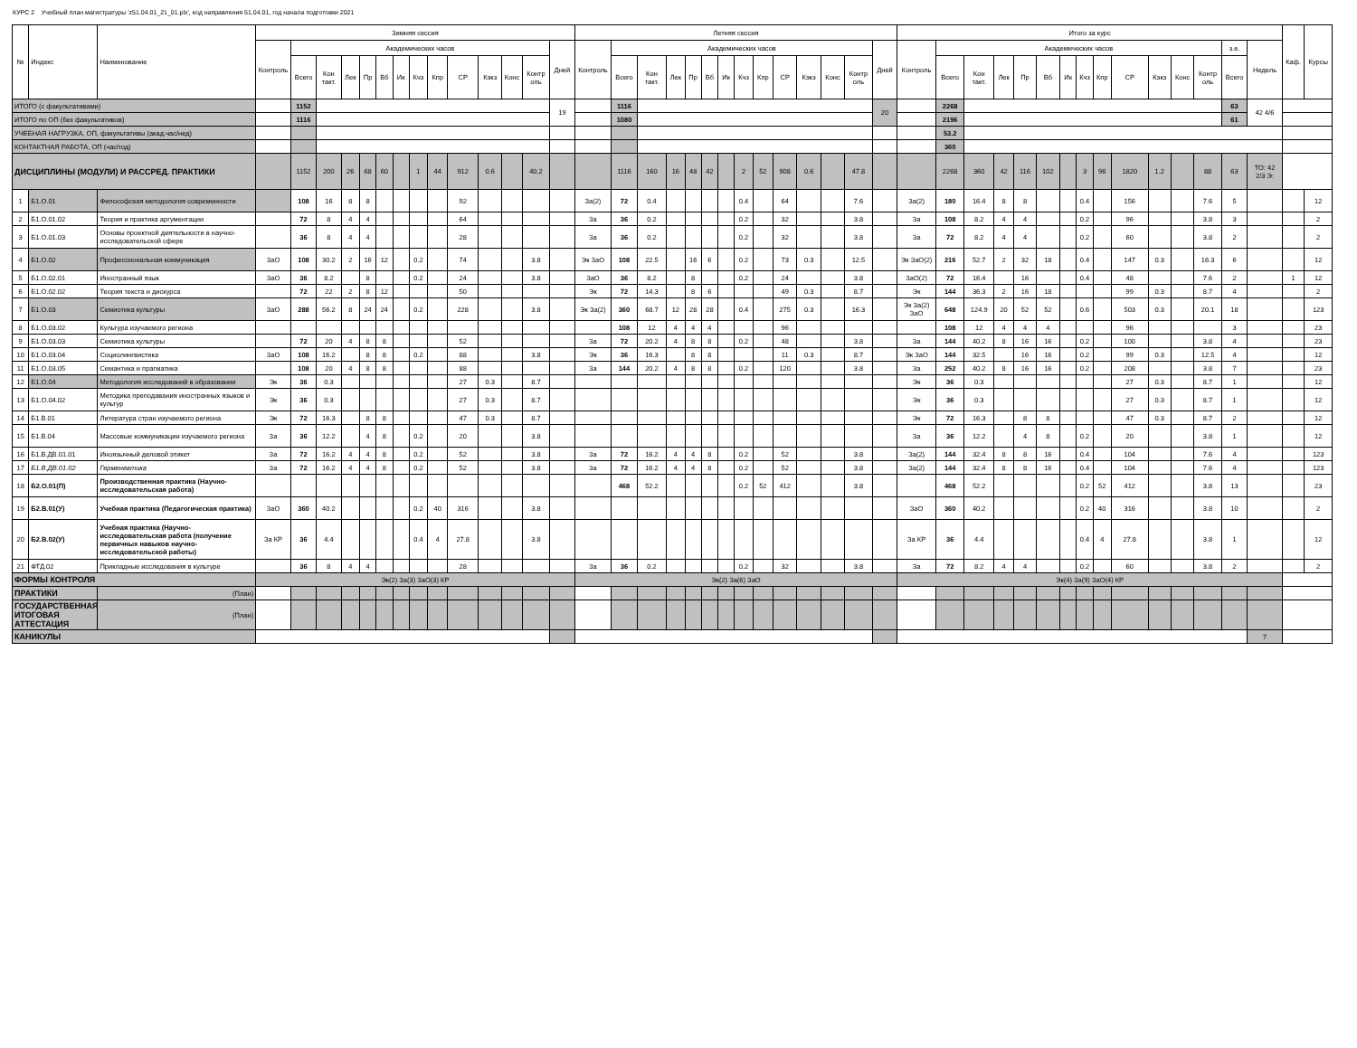КУРС 2 Учебный план магистратуры 'z51.04.01_21_01.plx', код направления 51.04.01, год начала подготовки 2021
| № | Индекс | Наименование | Зимняя сессия | | | | | | | | | | | | | | Летняя сессия | | | | | | | | | | | | | | Итого за курс | | | | | | | | | | | | | | | Каф. | Курсы |
| --- | --- | --- | --- | --- | --- | --- | --- | --- | --- | --- | --- | --- | --- | --- | --- | --- | --- | --- | --- | --- | --- | --- | --- | --- | --- | --- | --- | --- | --- | --- | --- | --- | --- | --- | --- | --- | --- | --- | --- | --- | --- | --- | --- | --- | --- | --- | --- |
| | | | Контроль | Академических часов | | | | | | | | | | | | Дней | Контроль | Академических часов | | | | | | | | | | | | Дней | Контроль | Академических часов | | | | | | | | | | | | з.е. | Недель | | |
| | | | | Всего | Кон такт. | Лек | Пр | Вб | Ик | Кчз | Кпр | СР | Кэкз | Конс | Контр оль | | | Всего | Кон такт. | Лек | Пр | Вб | Ик | Кчз | Кпр | СР | Кэкз | Конс | Контр оль | | | Всего | Кон такт. | Лек | Пр | Вб | Ик | Кчз | Кпр | СР | Кэкз | Конс | Контр оль | Всего | | | |
| ИТОГО (с факультативами) | | | | 1152 | | | | | | | | | | | | 19 | | 1116 | | | | | | | | | | | | 20 | | 2268 | | | | | | | | | | | | 63 | 42 4/6 | | |
| ИТОГО по ОП (без факультативов) | | | | 1116 | | | | | | | | | | | | | | 1080 | | | | | | | | | | | | | | 2196 | | | | | | | | | | | | 61 | | | |
| УЧЕБНАЯ НАГРУЗКА, ОП, факультативы (акад.час/нед) | | | | | | | | | | | | | | | | | | | | | | | | | | | | | | | | 53.2 | | | | | | | | | | | | | | | |
| КОНТАКТНАЯ РАБОТА, ОП (час/год) | | | | | | | | | | | | | | | | | | | | | | | | | | | | | | | | 360 | | | | | | | | | | | | | | | |
| ДИСЦИПЛИНЫ (МОДУЛИ) И РАССРЕД. ПРАКТИКИ | | | | 1152 | 200 | 26 | 68 | 60 | | 1 | 44 | 912 | 0.6 | | 40.2 | | | 1116 | 160 | 16 | 48 | 42 | | 2 | 52 | 908 | 0.6 | | 47.8 | | | 2268 | 360 | 42 | 116 | 102 | | 3 | 96 | 1820 | 1.2 | | 88 | 63 | ТО: 42 2/3 Э: | | |
| 1 | Б1.О.01 | Философская методология современности | | 108 | 16 | 8 | 8 | | | | | 92 | | | | | За(2) | 72 | 0.4 | | | | | 0.4 | | 64 | | | 7.6 | | За(2) | 180 | 16.4 | 8 | 8 | | | 0.4 | | 156 | | | 7.6 | 5 | | | 12 |
| 2 | Б1.О.01.02 | Теория и практика аргументации | | 72 | 8 | 4 | 4 | | | | | 64 | | | | | За | 36 | 0.2 | | | | | 0.2 | | 32 | | | 3.8 | | За | 108 | 8.2 | 4 | 4 | | | 0.2 | | 96 | | | 3.8 | 3 | | | 2 |
| 3 | Б1.О.01.03 | Основы проектной деятельности в научно-исследовательской сфере | | 36 | 8 | 4 | 4 | | | | | 28 | | | | | За | 36 | 0.2 | | | | | 0.2 | | 32 | | | 3.8 | | За | 72 | 8.2 | 4 | 4 | | | 0.2 | | 60 | | | 3.8 | 2 | | | 2 |
| 4 | Б1.О.02 | Профессиональная коммуникация | ЗаО | 108 | 30.2 | 2 | 16 | 12 | | 0.2 | | 74 | | | 3.8 | | Эк ЗаО | 108 | 22.5 | | 16 | 6 | | 0.2 | | 73 | 0.3 | | 12.5 | | Эк ЗаО(2) | 216 | 52.7 | 2 | 32 | 18 | | 0.4 | | 147 | 0.3 | | 16.3 | 6 | | | 12 |
| 5 | Б1.О.02.01 | Иностранный язык | ЗаО | 36 | 8.2 | | 8 | | | 0.2 | | 24 | | | 3.8 | | ЗаО | 36 | 8.2 | | 8 | | | 0.2 | | 24 | | | 3.8 | | ЗаО(2) | 72 | 16.4 | | 16 | | | 0.4 | | 48 | | | 7.6 | 2 | | 1 | 12 |
| 6 | Б1.О.02.02 | Теория текста и дискурса | | 72 | 22 | 2 | 8 | 12 | | | | 50 | | | | | Эк | 72 | 14.3 | | 8 | 6 | | | | 49 | 0.3 | | 8.7 | | Эк | 144 | 36.3 | 2 | 16 | 18 | | | | 99 | 0.3 | | 8.7 | 4 | | | 2 |
| 7 | Б1.О.03 | Семиотика культуры | ЗаО | 288 | 56.2 | 8 | 24 | 24 | | 0.2 | | 228 | | | 3.8 | | Эк За(2) | 360 | 68.7 | 12 | 28 | 28 | | 0.4 | | 275 | 0.3 | | 16.3 | | Эк За(2) ЗаО | 648 | 124.9 | 20 | 52 | 52 | | 0.6 | | 503 | 0.3 | | 20.1 | 18 | | | 123 |
| 8 | Б1.О.03.02 | Культура изучаемого региона | | | | | | | | | | | | | | | | 108 | 12 | 4 | 4 | 4 | | | | 96 | | | | | | 108 | 12 | 4 | 4 | 4 | | | | 96 | | | | 3 | | | 23 |
| 9 | Б1.О.03.03 | Семиотика культуры | | 72 | 20 | 4 | 8 | 8 | | | | 52 | | | | | За | 72 | 20.2 | 4 | 8 | 8 | | 0.2 | | 48 | | | 3.8 | | За | 144 | 40.2 | 8 | 16 | 16 | | 0.2 | | 100 | | | 3.8 | 4 | | | 23 |
| 10 | Б1.О.03.04 | Социолингвистика | ЗаО | 108 | 16.2 | | 8 | 8 | | 0.2 | | 88 | | | 3.8 | | Эк | 36 | 16.3 | | 8 | 8 | | | | 11 | 0.3 | | 8.7 | | Эк ЗаО | 144 | 32.5 | | 16 | 16 | | 0.2 | | 99 | 0.3 | | 12.5 | 4 | | | 12 |
| 11 | Б1.О.03.05 | Семантика и прагматика | | 108 | 20 | 4 | 8 | 8 | | | | 88 | | | | | За | 144 | 20.2 | 4 | 8 | 8 | | 0.2 | | 120 | | | 3.8 | | За | 252 | 40.2 | 8 | 16 | 16 | | 0.2 | | 208 | | | 3.8 | 7 | | | 23 |
| 12 | Б1.О.04 | Методология исследований в образовании | Эк | 36 | 0.3 | | | | | | | 27 | 0.3 | | 8.7 | | | | | | | | | | | | | | | | Эк | 36 | 0.3 | | | | | | | 27 | 0.3 | | 8.7 | 1 | | | 12 |
| 13 | Б1.О.04.02 | Методика преподавания иностранных языков и культур | Эк | 36 | 0.3 | | | | | | | 27 | 0.3 | | 8.7 | | | | | | | | | | | | | | | | Эк | 36 | 0.3 | | | | | | | 27 | 0.3 | | 8.7 | 1 | | | 12 |
| 14 | Б1.В.01 | Литература стран изучаемого региона | Эк | 72 | 16.3 | | 8 | 8 | | | | 47 | 0.3 | | 8.7 | | | | | | | | | | | | | | | | Эк | 72 | 16.3 | | 8 | 8 | | | | 47 | 0.3 | | 8.7 | 2 | | | 12 |
| 15 | Б1.В.04 | Массовые коммуникации изучаемого региона | За | 36 | 12.2 | | 4 | 8 | | 0.2 | | 20 | | | 3.8 | | | | | | | | | | | | | | | | За | 36 | 12.2 | | 4 | 8 | | 0.2 | | 20 | | | 3.8 | 1 | | | 12 |
| 16 | Б1.В.ДВ.01.01 | Иноязычный деловой этикет | За | 72 | 16.2 | 4 | 4 | 8 | | 0.2 | | 52 | | | 3.8 | | За | 72 | 16.2 | 4 | 4 | 8 | | 0.2 | | 52 | | | 3.8 | | За(2) | 144 | 32.4 | 8 | 8 | 16 | | 0.4 | | 104 | | | 7.6 | 4 | | | 123 |
| 17 | Б1.В.ДВ.01.02 | Герменевтика | За | 72 | 16.2 | 4 | 4 | 8 | | 0.2 | | 52 | | | 3.8 | | За | 72 | 16.2 | 4 | 4 | 8 | | 0.2 | | 52 | | | 3.8 | | За(2) | 144 | 32.4 | 8 | 8 | 16 | | 0.4 | | 104 | | | 7.6 | 4 | | | 123 |
| 18 | Б2.О.01(П) | Производственная практика (Научно-исследовательская работа) | | | | | | | | | | | | | | | | 468 | 52.2 | | | | | 0.2 | 52 | 412 | | | 3.8 | | | 468 | 52.2 | | | | | 0.2 | 52 | 412 | | | 3.8 | 13 | | | 23 |
| 19 | Б2.В.01(У) | Учебная практика (Педагогическая практика) | ЗаО | 360 | 40.2 | | | | | 0.2 | 40 | 316 | | | 3.8 | | | | | | | | | | | | | | | | ЗаО | 360 | 40.2 | | | | | 0.2 | 40 | 316 | | | 3.8 | 10 | | | 2 |
| 20 | Б2.В.02(У) | Учебная практика (Научно-исследовательская работа (получение первичных навыков научно-исследовательской работы) | За КР | 36 | 4.4 | | | | | 0.4 | 4 | 27.8 | | | 3.8 | | | | | | | | | | | | | | | | За КР | 36 | 4.4 | | | | | 0.4 | 4 | 27.8 | | | 3.8 | 1 | | | 12 |
| 21 | ФТД.02 | Прикладные исследования в культуре | | 36 | 8 | 4 | 4 | | | | | 28 | | | | | За | 36 | 0.2 | | | | | 0.2 | | 32 | | | 3.8 | | За | 72 | 8.2 | 4 | 4 | | | 0.2 | | 60 | | | 3.8 | 2 | | | 2 |
| ФОРМЫ КОНТРОЛЯ | | | Эк(2) За(3) ЗаО(3) КР | | | | | | | | | | | | | | Эк(2) За(6) ЗаО | | | | | | | | | | | | | | Эк(4) За(9) ЗаО(4) КР | | | | | | | | | | | | | | | | |
| ПРАКТИКИ | | (План) | | | | | | | | | | | | | | | | | | | | | | | | | | | | | | | | | | | | | | | | | | | | | |
| ГОСУДАРСТВЕННАЯ ИТОГОВАЯ АТТЕСТАЦИЯ | | (План) | | | | | | | | | | | | | | | | | | | | | | | | | | | | | | | | | | | | | | | | | | | | | |
| КАНИКУЛЫ | | | | | | | | | | | | | | | | | | | | | | | | | | | | | | | | | | | | | | | | | | | | | 7 | | |